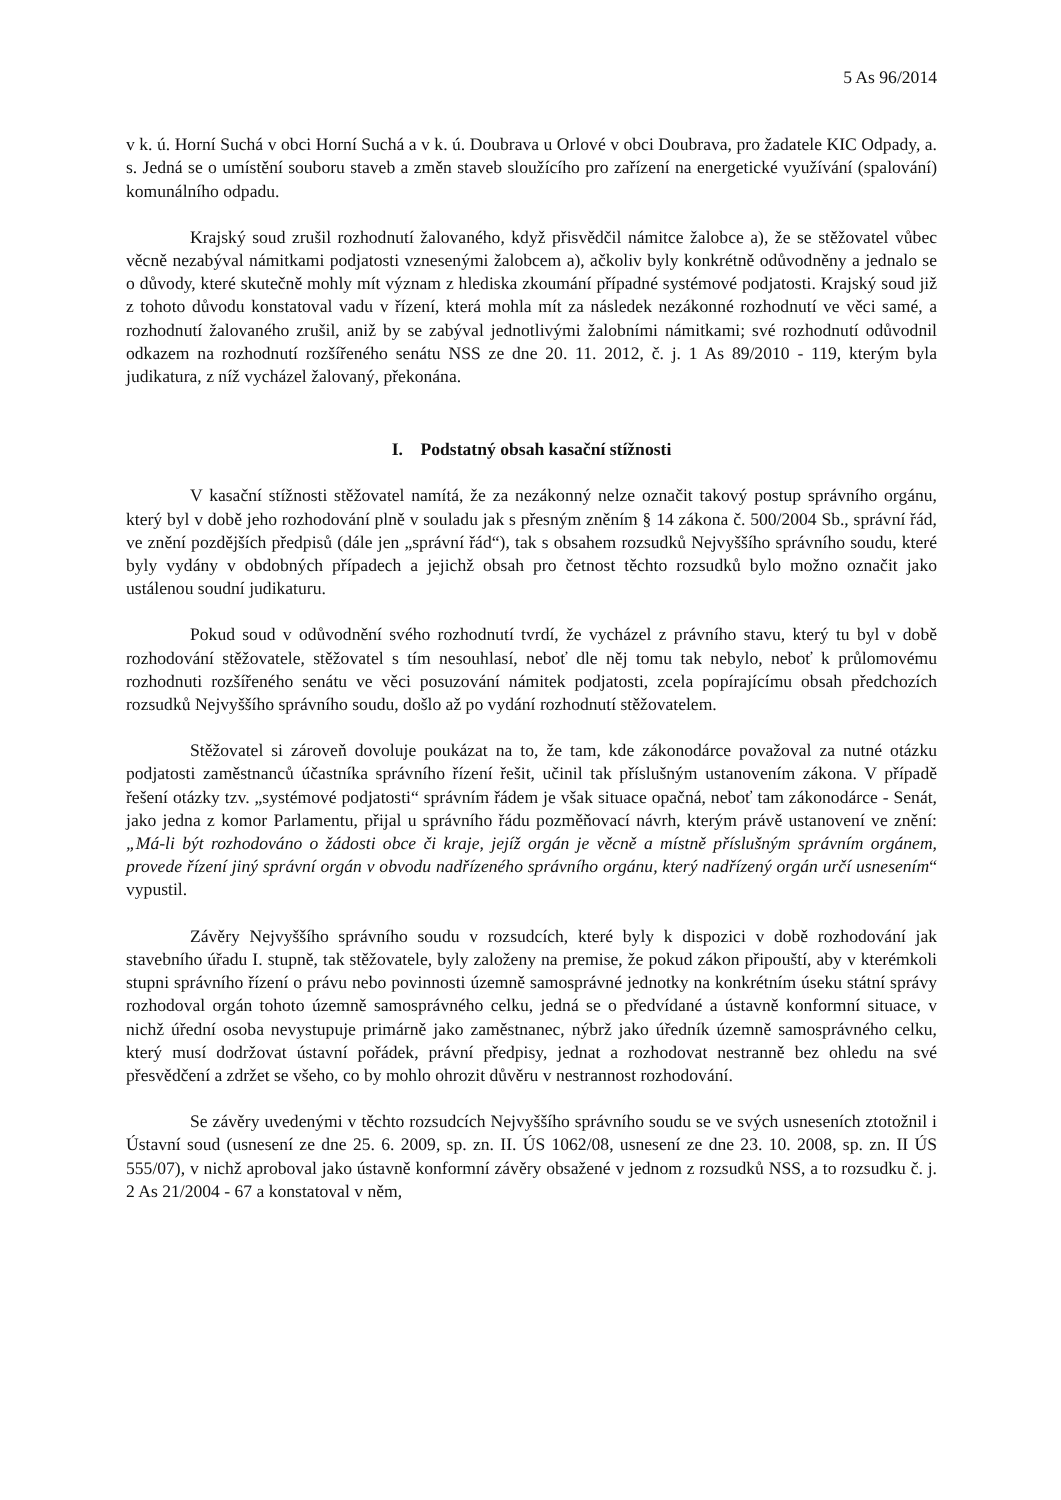5 As 96/2014
v k. ú. Horní Suchá v obci Horní Suchá a v k. ú. Doubrava u Orlové v obci Doubrava, pro žadatele KIC Odpady, a. s. Jedná se o umístění souboru staveb a změn staveb sloužícího pro zařízení na energetické využívání (spalování) komunálního odpadu.
Krajský soud zrušil rozhodnutí žalovaného, když přisvědčil námitce žalobce a), že se stěžovatel vůbec věcně nezabýval námitkami podjatosti vznesenými žalobcem a), ačkoliv byly konkrétně odůvodněny a jednalo se o důvody, které skutečně mohly mít význam z hlediska zkoumání případné systémové podjatosti. Krajský soud již z tohoto důvodu konstatoval vadu v řízení, která mohla mít za následek nezákonné rozhodnutí ve věci samé, a rozhodnutí žalovaného zrušil, aniž by se zabýval jednotlivými žalobními námitkami; své rozhodnutí odůvodnil odkazem na rozhodnutí rozšířeného senátu NSS ze dne 20. 11. 2012, č. j. 1 As 89/2010 - 119, kterým byla judikatura, z níž vycházel žalovaný, překonána.
I. Podstatný obsah kasační stížnosti
V kasační stížnosti stěžovatel namítá, že za nezákonný nelze označit takový postup správního orgánu, který byl v době jeho rozhodování plně v souladu jak s přesným zněním § 14 zákona č. 500/2004 Sb., správní řád, ve znění pozdějších předpisů (dále jen „správní řád“), tak s obsahem rozsudků Nejvyššího správního soudu, které byly vydány v obdobných případech a jejichž obsah pro četnost těchto rozsudků bylo možno označit jako ustálenou soudní judikaturu.
Pokud soud v odůvodnění svého rozhodnutí tvrdí, že vycházel z právního stavu, který tu byl v době rozhodování stěžovatele, stěžovatel s tím nesouhlasí, neboť dle něj tomu tak nebylo, neboť k průlomovému rozhodnuti rozšířeného senátu ve věci posuzování námitek podjatosti, zcela popírajícímu obsah předchozích rozsudků Nejvyššího správního soudu, došlo až po vydání rozhodnutí stěžovatelem.
Stěžovatel si zároveň dovoluje poukázat na to, že tam, kde zákonodárce považoval za nutné otázku podjatosti zaměstnanců účastníka správního řízení řešit, učinil tak příslušným ustanovením zákona. V případě řešení otázky tzv. „systémové podjatosti“ správním řádem je však situace opačná, neboť tam zákonodárce - Senát, jako jedna z komor Parlamentu, přijal u správního řádu pozměňovací návrh, kterým právě ustanovení ve znění: „Má-li být rozhodováno o žádosti obce či kraje, jejíž orgán je věcně a místně příslušným správním orgánem, provede řízení jiný správní orgán v obvodu nadřízeného správního orgánu, který nadřízený orgán určí usnesením“ vypustil.
Závěry Nejvyššího správního soudu v rozsudcích, které byly k dispozici v době rozhodování jak stavebního úřadu I. stupně, tak stěžovatele, byly založeny na premise, že pokud zákon připouští, aby v kterémkoli stupni správního řízení o právu nebo povinnosti územně samosprávné jednotky na konkrétním úseku státní správy rozhodoval orgán tohoto územně samosprávného celku, jedná se o předvídané a ústavně konformní situace, v nichž úřední osoba nevystupuje primárně jako zaměstnanec, nýbrž jako úředník územně samosprávného celku, který musí dodržovat ústavní pořádek, právní předpisy, jednat a rozhodovat nestranně bez ohledu na své přesvědčení a zdržet se všeho, co by mohlo ohrozit důvěru v nestrannost rozhodování.
Se závěry uvedenými v těchto rozsudcích Nejvyššího správního soudu se ve svých usneseních ztotožnil i Ústavní soud (usnesení ze dne 25. 6. 2009, sp. zn. II. ÚS 1062/08, usnesení ze dne 23. 10. 2008, sp. zn. II ÚS 555/07), v nichž aproboval jako ústavně konformní závěry obsažené v jednom z rozsudků NSS, a to rozsudku č. j. 2 As 21/2004 - 67 a konstatoval v něm,